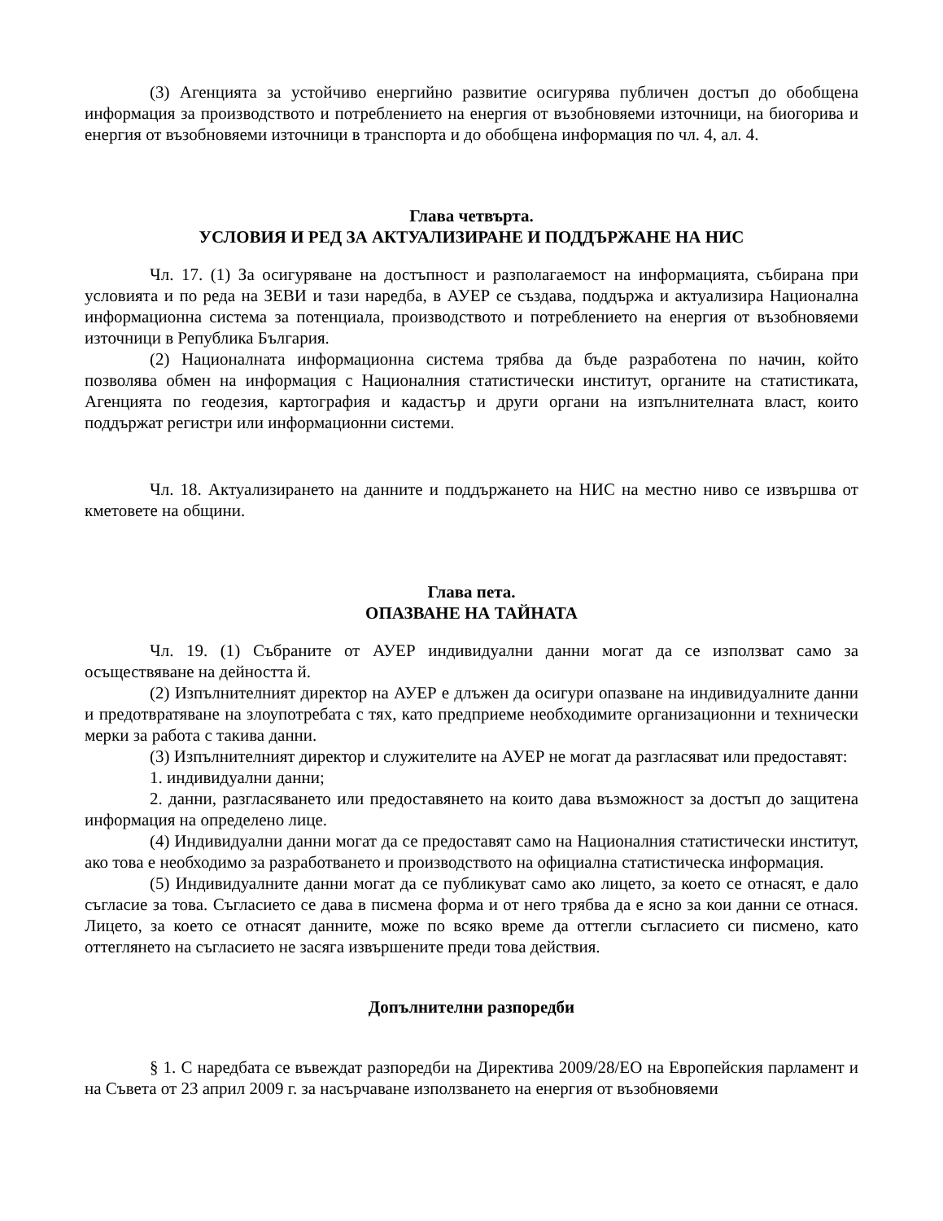(3) Агенцията за устойчиво енергийно развитие осигурява публичен достъп до обобщена информация за производството и потреблението на енергия от възобновяеми източници, на биогорива и енергия от възобновяеми източници в транспорта и до обобщена информация по чл. 4, ал. 4.
Глава четвърта.
УСЛОВИЯ И РЕД ЗА АКТУАЛИЗИРАНЕ И ПОДДЪРЖАНЕ НА НИС
Чл. 17. (1) За осигуряване на достъпност и разполагаемост на информацията, събирана при условията и по реда на ЗЕВИ и тази наредба, в АУЕР се създава, поддържа и актуализира Национална информационна система за потенциала, производството и потреблението на енергия от възобновяеми източници в Република България.
(2) Националната информационна система трябва да бъде разработена по начин, който позволява обмен на информация с Националния статистически институт, органите на статистиката, Агенцията по геодезия, картография и кадастър и други органи на изпълнителната власт, които поддържат регистри или информационни системи.
Чл. 18. Актуализирането на данните и поддържането на НИС на местно ниво се извършва от кметовете на общини.
Глава пета.
ОПАЗВАНЕ НА ТАЙНАТА
Чл. 19. (1) Събраните от АУЕР индивидуални данни могат да се използват само за осъществяване на дейността й.
(2) Изпълнителният директор на АУЕР е длъжен да осигури опазване на индивидуалните данни и предотвратяване на злоупотребата с тях, като предприеме необходимите организационни и технически мерки за работа с такива данни.
(3) Изпълнителният директор и служителите на АУЕР не могат да разгласяват или предоставят:
1. индивидуални данни;
2. данни, разгласяването или предоставянето на които дава възможност за достъп до защитена информация на определено лице.
(4) Индивидуални данни могат да се предоставят само на Националния статистически институт, ако това е необходимо за разработването и производството на официална статистическа информация.
(5) Индивидуалните данни могат да се публикуват само ако лицето, за което се отнасят, е дало съгласие за това. Съгласието се дава в писмена форма и от него трябва да е ясно за кои данни се отнася. Лицето, за което се отнасят данните, може по всяко време да оттегли съгласието си писмено, като оттеглянето на съгласието не засяга извършените преди това действия.
Допълнителни разпоредби
§ 1. С наредбата се въвеждат разпоредби на Директива 2009/28/ЕО на Европейския парламент и на Съвета от 23 април 2009 г. за насърчаване използването на енергия от възобновяеми